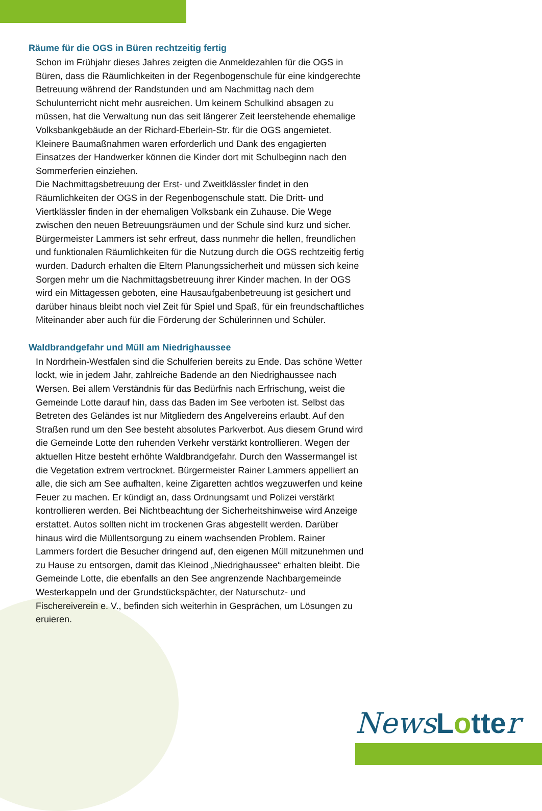Räume für die OGS in Büren rechtzeitig fertig
Schon im Frühjahr dieses Jahres zeigten die Anmeldezahlen für die OGS in Büren, dass die Räumlichkeiten in der Regenbogenschule für eine kindgerechte Betreuung während der Randstunden und am Nachmittag nach dem Schulunterricht nicht mehr ausreichen. Um keinem Schulkind absagen zu müssen, hat die Verwaltung nun das seit längerer Zeit leerstehende ehemalige Volksbankgebäude an der Richard-Eberlein-Str. für die OGS angemietet.
Kleinere Baumaßnahmen waren erforderlich und Dank des engagierten Einsatzes der Handwerker können die Kinder dort mit Schulbeginn nach den Sommerferien einziehen.
Die Nachmittagsbetreuung der Erst- und Zweitklässler findet in den Räumlichkeiten der OGS in der Regenbogenschule statt. Die Dritt- und Viertklässler finden in der ehemaligen Volksbank ein Zuhause. Die Wege zwischen den neuen Betreuungsräumen und der Schule sind kurz und sicher.
Bürgermeister Lammers ist sehr erfreut, dass nunmehr die hellen, freundlichen und funktionalen Räumlichkeiten für die Nutzung durch die OGS rechtzeitig fertig wurden. Dadurch erhalten die Eltern Planungssicherheit und müssen sich keine Sorgen mehr um die Nachmittagsbetreuung ihrer Kinder machen. In der OGS wird ein Mittagessen geboten, eine Hausaufgabenbetreuung ist gesichert und darüber hinaus bleibt noch viel Zeit für Spiel und Spaß, für ein freundschaftliches Miteinander aber auch für die Förderung der Schülerinnen und Schüler.
Waldbrandgefahr und Müll am Niedrighaussee
In Nordrhein-Westfalen sind die Schulferien bereits zu Ende. Das schöne Wetter lockt, wie in jedem Jahr, zahlreiche Badende an den Niedrighaussee nach Wersen. Bei allem Verständnis für das Bedürfnis nach Erfrischung, weist die Gemeinde Lotte darauf hin, dass das Baden im See verboten ist. Selbst das Betreten des Geländes ist nur Mitgliedern des Angelvereins erlaubt. Auf den Straßen rund um den See besteht absolutes Parkverbot. Aus diesem Grund wird die Gemeinde Lotte den ruhenden Verkehr verstärkt kontrollieren. Wegen der aktuellen Hitze besteht erhöhte Waldbrandgefahr. Durch den Wassermangel ist die Vegetation extrem vertrocknet. Bürgermeister Rainer Lammers appelliert an alle, die sich am See aufhalten, keine Zigaretten achtlos wegzuwerfen und keine Feuer zu machen. Er kündigt an, dass Ordnungsamt und Polizei verstärkt kontrollieren werden. Bei Nichtbeachtung der Sicherheitshinweise wird Anzeige erstattet. Autos sollten nicht im trockenen Gras abgestellt werden. Darüber hinaus wird die Müllentsorgung zu einem wachsenden Problem. Rainer Lammers fordert die Besucher dringend auf, den eigenen Müll mitzunehmen und zu Hause zu entsorgen, damit das Kleinod „Niedrighaussee“ erhalten bleibt. Die Gemeinde Lotte, die ebenfalls an den See angrenzende Nachbargemeinde Westerkappeln und der Grundstückspächter, der Naturschutz- und Fischereiverein e. V., befinden sich weiterhin in Gesprächen, um Lösungen zu eruieren.
News Lotte r